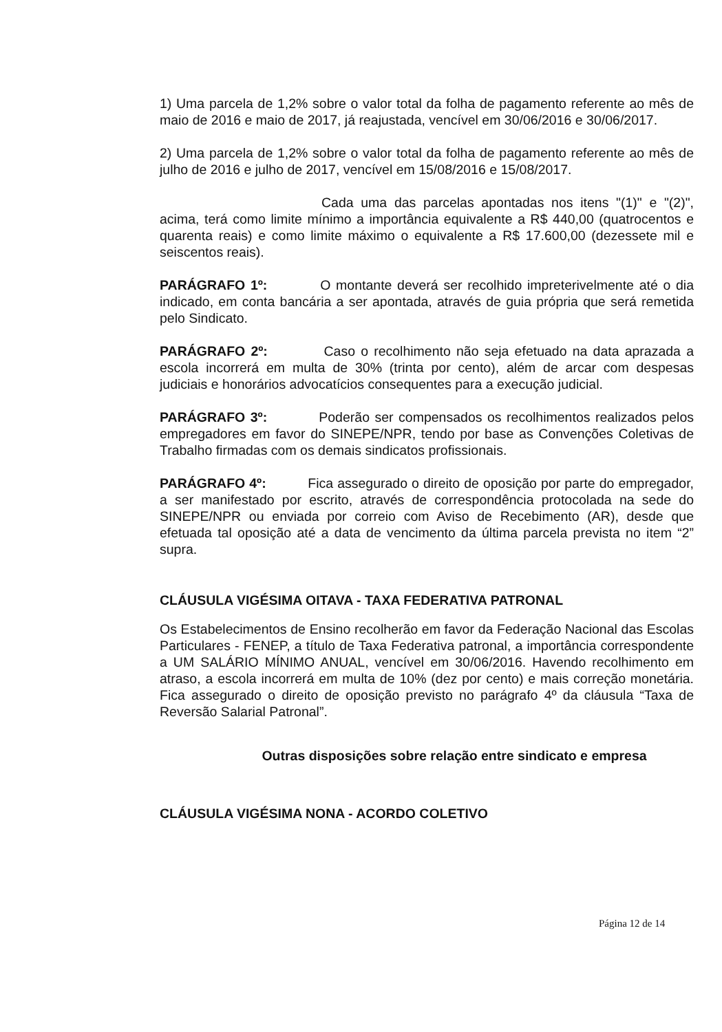1) Uma parcela de 1,2% sobre o valor total da folha de pagamento referente ao mês de maio de 2016 e maio de 2017, já reajustada, vencível em 30/06/2016 e 30/06/2017.
2) Uma parcela de 1,2% sobre o valor total da folha de pagamento referente ao mês de julho de 2016 e julho de 2017, vencível em 15/08/2016 e 15/08/2017.
Cada uma das parcelas apontadas nos itens "(1)" e "(2)", acima, terá como limite mínimo a importância equivalente a R$ 440,00 (quatrocentos e quarenta reais) e como limite máximo o equivalente a R$ 17.600,00 (dezessete mil e seiscentos reais).
PARÁGRAFO 1º: O montante deverá ser recolhido impreterivelmente até o dia indicado, em conta bancária a ser apontada, através de guia própria que será remetida pelo Sindicato.
PARÁGRAFO 2º: Caso o recolhimento não seja efetuado na data aprazada a escola incorrerá em multa de 30% (trinta por cento), além de arcar com despesas judiciais e honorários advocatícios consequentes para a execução judicial.
PARÁGRAFO 3º: Poderão ser compensados os recolhimentos realizados pelos empregadores em favor do SINEPE/NPR, tendo por base as Convenções Coletivas de Trabalho firmadas com os demais sindicatos profissionais.
PARÁGRAFO 4º: Fica assegurado o direito de oposição por parte do empregador, a ser manifestado por escrito, através de correspondência protocolada na sede do SINEPE/NPR ou enviada por correio com Aviso de Recebimento (AR), desde que efetuada tal oposição até a data de vencimento da última parcela prevista no item “2” supra.
CLÁUSULA VIGÉSIMA OITAVA - TAXA FEDERATIVA PATRONAL
Os Estabelecimentos de Ensino recolherão em favor da Federação Nacional das Escolas Particulares - FENEP, a título de Taxa Federativa patronal, a importância correspondente a UM SALÁRIO MÍNIMO ANUAL, vencível em 30/06/2016. Havendo recolhimento em atraso, a escola incorrerá em multa de 10% (dez por cento) e mais correção monetária. Fica assegurado o direito de oposição previsto no parágrafo 4º da cláusula “Taxa de Reversão Salarial Patronal”.
Outras disposições sobre relação entre sindicato e empresa
CLÁUSULA VIGÉSIMA NONA - ACORDO COLETIVO
Página 12 de 14